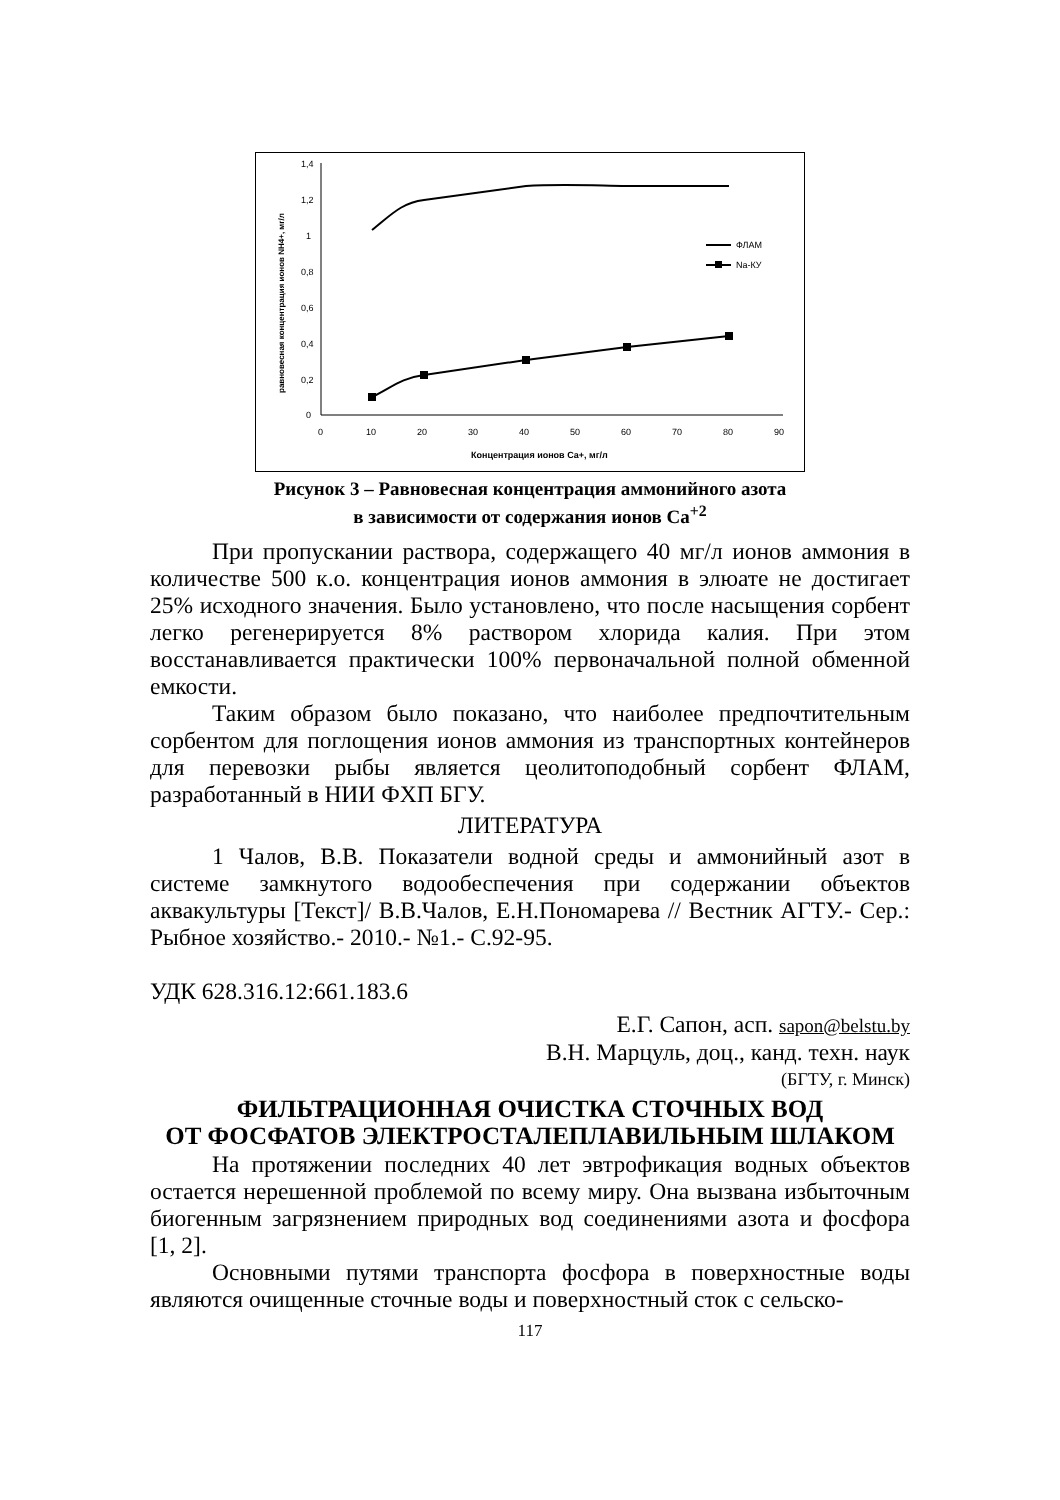1,4
1,2
1
0,8
0,6
0,4
0,2
0
0
10
20
30
40
50
60
70
80
90
Концентрация ионов Са+, мг/л
равновесная концентрация ионов NH4+, мг/л
ФЛАМ
Na-КУ
Рисунок 3 – Равновесная концентрация аммонийного азота
в зависимости от содержания ионов Са<sup>+2</sup>
При пропускании раствора, содержащего 40 мг/л ионов аммония в количестве 500 к.о. концентрация ионов аммония в элюате не достигает 25% исходного значения. Было установлено, что после насыщения сорбент легко регенерируется 8% раствором хлорида калия. При этом восстанавливается практически 100% первоначальной полной обменной емкости.
Таким образом было показано, что наиболее предпочтительным сорбентом для поглощения ионов аммония из транспортных контейнеров для перевозки рыбы является цеолитоподобный сорбент ФЛАМ, разработанный в НИИ ФХП БГУ.
ЛИТЕРАТУРА
1 Чалов, В.В. Показатели водной среды и аммонийный азот в системе замкнутого водообеспечения при содержании объектов аквакультуры [Текст]/ В.В.Чалов, Е.Н.Пономарева // Вестник АГТУ.- Сер.: Рыбное хозяйство.- 2010.- №1.- С.92-95.
УДК 628.316.12:661.183.6
Е.Г. Сапон, асп. sapon@belstu.by
В.Н. Марцуль, доц., канд. техн. наук
(БГТУ, г. Минск)
ФИЛЬТРАЦИОННАЯ ОЧИСТКА СТОЧНЫХ ВОД
ОТ ФОСФАТОВ ЭЛЕКТРОСТАЛЕПЛАВИЛЬНЫМ ШЛАКОМ
На протяжении последних 40 лет эвтрофикация водных объектов остается нерешенной проблемой по всему миру. Она вызвана избыточным биогенным загрязнением природных вод соединениями азота и фосфора [1, 2].
Основными путями транспорта фосфора в поверхностные воды являются очищенные сточные воды и поверхностный сток с сельско-
117